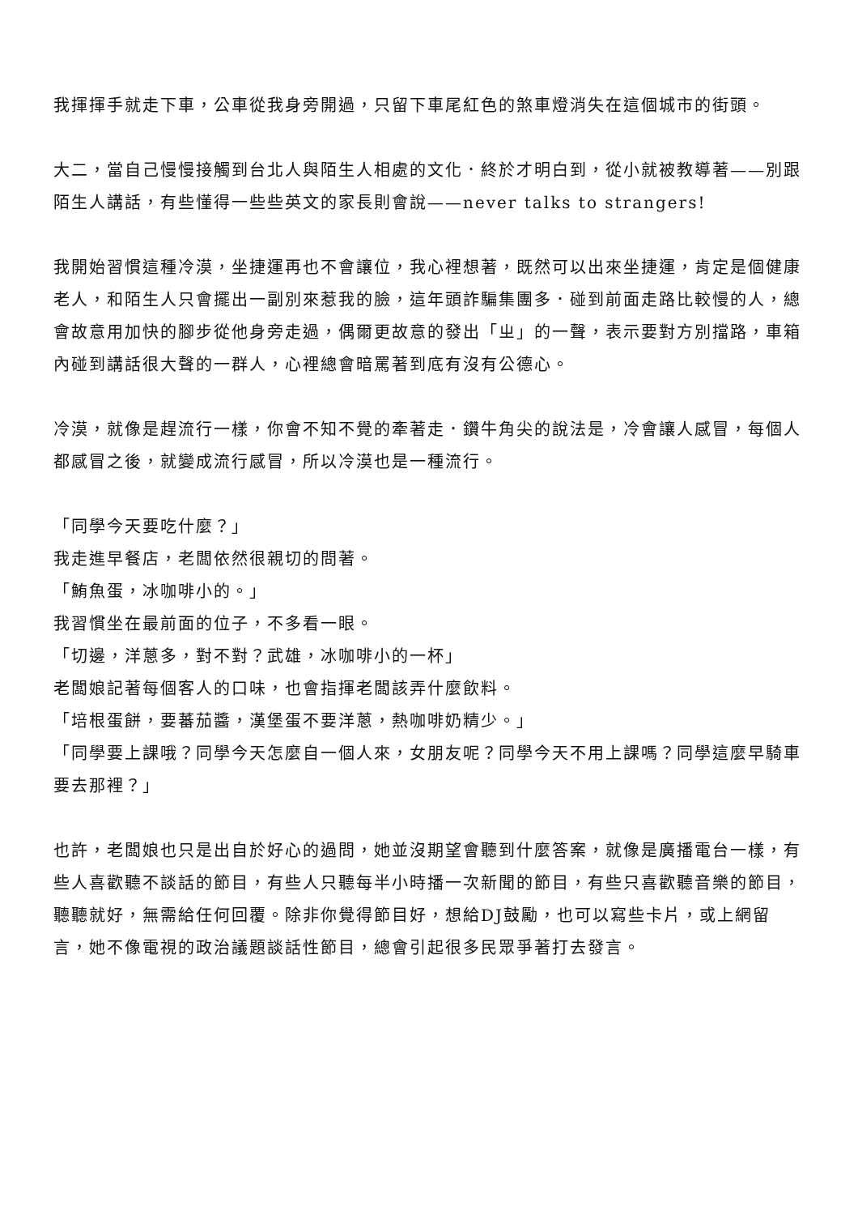我揮揮手就走下車，公車從我身旁開過，只留下車尾紅色的煞車燈消失在這個城市的街頭。
大二，當自己慢慢接觸到台北人與陌生人相處的文化．終於才明白到，從小就被教導著——別跟陌生人講話，有些懂得一些些英文的家長則會說——never talks to strangers!
我開始習慣這種冷漠，坐捷運再也不會讓位，我心裡想著，既然可以出來坐捷運，肯定是個健康老人，和陌生人只會擺出一副別來惹我的臉，這年頭詐騙集團多．碰到前面走路比較慢的人，總會故意用加快的腳步從他身旁走過，偶爾更故意的發出「ㄓ」的一聲，表示要對方別擋路，車箱內碰到講話很大聲的一群人，心裡總會暗罵著到底有沒有公德心。
冷漠，就像是趕流行一樣，你會不知不覺的牽著走．鑽牛角尖的說法是，冷會讓人感冒，每個人都感冒之後，就變成流行感冒，所以冷漠也是一種流行。
「同學今天要吃什麼？」
我走進早餐店，老闆依然很親切的問著。
「鮪魚蛋，冰咖啡小的。」
我習慣坐在最前面的位子，不多看一眼。
「切邊，洋蔥多，對不對？武雄，冰咖啡小的一杯」
老闆娘記著每個客人的口味，也會指揮老闆該弄什麼飲料。
「培根蛋餅，要蕃茄醬，漢堡蛋不要洋蔥，熱咖啡奶精少。」
「同學要上課哦？同學今天怎麼自一個人來，女朋友呢？同學今天不用上課嗎？同學這麼早騎車要去那裡？」
也許，老闆娘也只是出自於好心的過問，她並沒期望會聽到什麼答案，就像是廣播電台一樣，有些人喜歡聽不談話的節目，有些人只聽每半小時播一次新聞的節目，有些只喜歡聽音樂的節目，聽聽就好，無需給任何回覆。除非你覺得節目好，想給DJ鼓勵，也可以寫些卡片，或上網留言，她不像電視的政治議題談話性節目，總會引起很多民眾爭著打去發言。